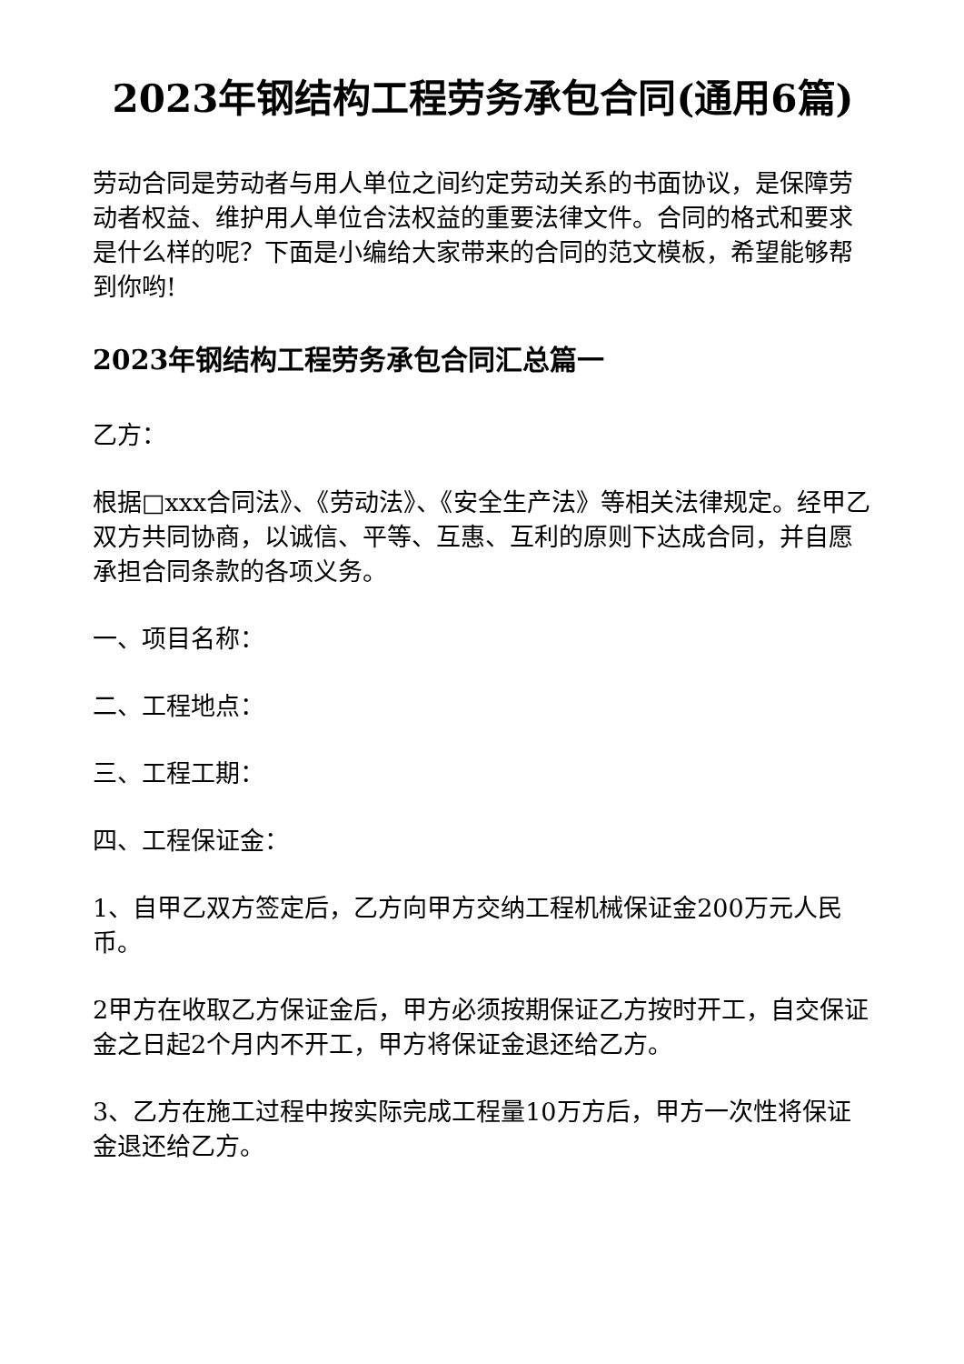2023年钢结构工程劳务承包合同(通用6篇)
劳动合同是劳动者与用人单位之间约定劳动关系的书面协议，是保障劳动者权益、维护用人单位合法权益的重要法律文件。合同的格式和要求是什么样的呢？下面是小编给大家带来的合同的范文模板，希望能够帮到你哟!
2023年钢结构工程劳务承包合同汇总篇一
乙方：
根据□xxx合同法》、《劳动法》、《安全生产法》等相关法律规定。经甲乙双方共同协商，以诚信、平等、互惠、互利的原则下达成合同，并自愿承担合同条款的各项义务。
一、项目名称：
二、工程地点：
三、工程工期：
四、工程保证金：
1、自甲乙双方签定后，乙方向甲方交纳工程机械保证金200万元人民币。
2甲方在收取乙方保证金后，甲方必须按期保证乙方按时开工，自交保证金之日起2个月内不开工，甲方将保证金退还给乙方。
3、乙方在施工过程中按实际完成工程量10万方后，甲方一次性将保证金退还给乙方。